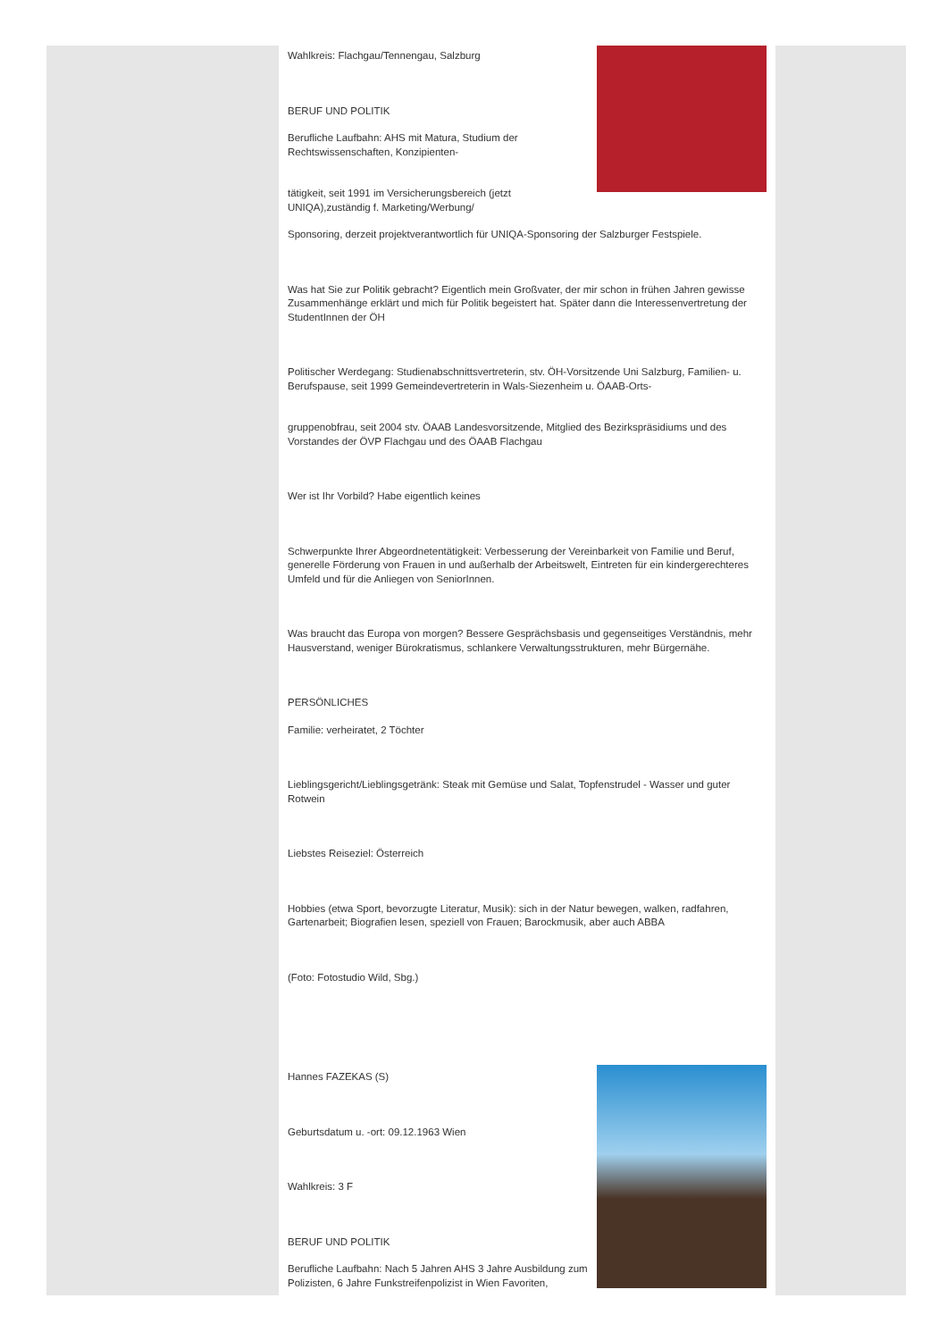Wahlkreis: Flachgau/Tennengau, Salzburg
BERUF UND POLITIK
Berufliche Laufbahn: AHS mit Matura, Studium der Rechtswissenschaften, Konzipienten-
tätigkeit, seit 1991 im Versicherungsbereich (jetzt UNIQA),zuständig f. Marketing/Werbung/
Sponsoring, derzeit projektverantwortlich für UNIQA-Sponsoring der Salzburger Festspiele.
Was hat Sie zur Politik gebracht? Eigentlich mein Großvater, der mir schon in frühen Jahren gewisse Zusammenhänge erklärt und mich für Politik begeistert hat. Später dann die Interessenvertretung der StudentInnen der ÖH
Politischer Werdegang: Studienabschnittsvertreterin, stv. ÖH-Vorsitzende Uni Salzburg, Familien- u. Berufspause, seit 1999 Gemeindevertreterin in Wals-Siezenheim u. ÖAAB-Orts-
gruppenobfrau, seit 2004 stv. ÖAAB Landesvorsitzende, Mitglied des Bezirkspräsidiums und des Vorstandes der ÖVP Flachgau und des ÖAAB Flachgau
Wer ist Ihr Vorbild? Habe eigentlich keines
Schwerpunkte Ihrer Abgeordnetentätigkeit: Verbesserung der Vereinbarkeit von Familie und Beruf, generelle Förderung von Frauen in und außerhalb der Arbeitswelt, Eintreten für ein kindergerechteres Umfeld und für die Anliegen von SeniorInnen.
Was braucht das Europa von morgen? Bessere Gesprächsbasis und gegenseitiges Verständnis, mehr Hausverstand, weniger Bürokratismus, schlankere Verwaltungsstrukturen, mehr Bürgernähe.
PERSÖNLICHES
Familie: verheiratet, 2 Töchter
Lieblingsgericht/Lieblingsgetränk: Steak mit Gemüse und Salat, Topfenstrudel - Wasser und guter Rotwein
Liebstes Reiseziel: Österreich
Hobbies (etwa Sport, bevorzugte Literatur, Musik): sich in der Natur bewegen, walken, radfahren, Gartenarbeit; Biografien lesen, speziell von Frauen; Barockmusik, aber auch ABBA
(Foto: Fotostudio Wild, Sbg.)
Hannes FAZEKAS (S)
Geburtsdatum u. -ort: 09.12.1963 Wien
Wahlkreis: 3 F
BERUF UND POLITIK
Berufliche Laufbahn: Nach 5 Jahren AHS 3 Jahre Ausbildung zum Polizisten, 6 Jahre Funkstreifenpolizist in Wien Favoriten,